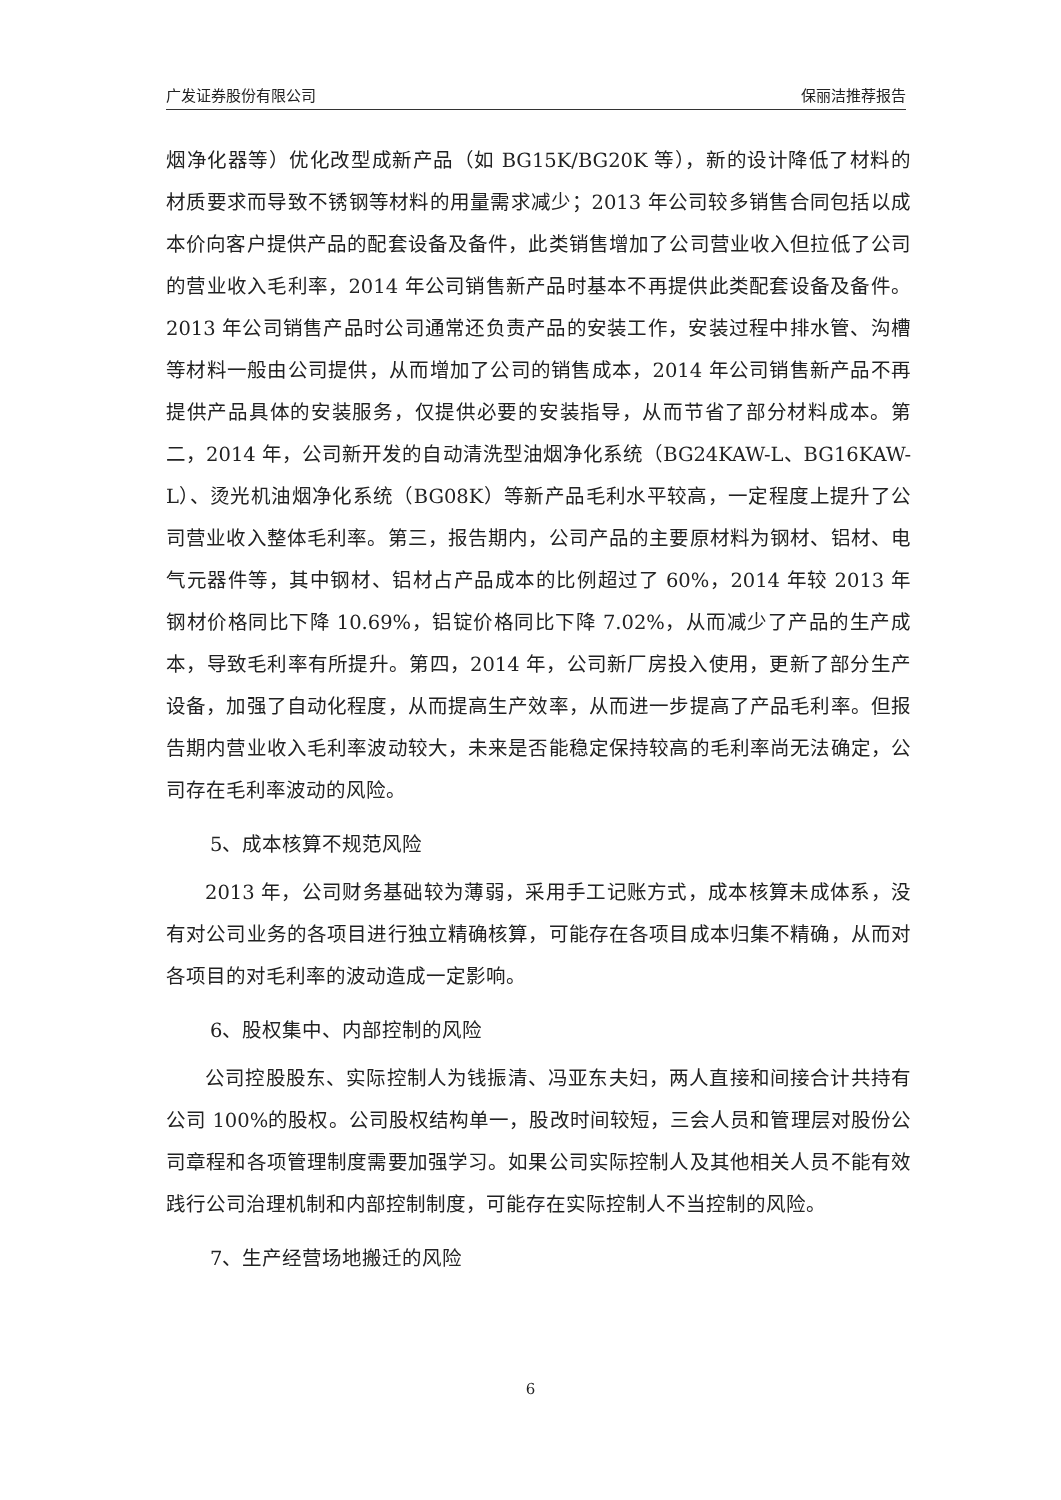广发证券股份有限公司 保丽洁推荐报告
烟净化器等）优化改型成新产品（如 BG15K/BG20K 等），新的设计降低了材料的材质要求而导致不锈钢等材料的用量需求减少；2013 年公司较多销售合同包括以成本价向客户提供产品的配套设备及备件，此类销售增加了公司营业收入但拉低了公司的营业收入毛利率，2014 年公司销售新产品时基本不再提供此类配套设备及备件。2013 年公司销售产品时公司通常还负责产品的安装工作，安装过程中排水管、沟槽等材料一般由公司提供，从而增加了公司的销售成本，2014 年公司销售新产品不再提供产品具体的安装服务，仅提供必要的安装指导，从而节省了部分材料成本。第二，2014 年，公司新开发的自动清洗型油烟净化系统（BG24KAW-L、BG16KAW-L）、烫光机油烟净化系统（BG08K）等新产品毛利水平较高，一定程度上提升了公司营业收入整体毛利率。第三，报告期内，公司产品的主要原材料为钢材、铝材、电气元器件等，其中钢材、铝材占产品成本的比例超过了 60%，2014 年较 2013 年钢材价格同比下降 10.69%，铝锭价格同比下降 7.02%，从而减少了产品的生产成本，导致毛利率有所提升。第四，2014 年，公司新厂房投入使用，更新了部分生产设备，加强了自动化程度，从而提高生产效率，从而进一步提高了产品毛利率。但报告期内营业收入毛利率波动较大，未来是否能稳定保持较高的毛利率尚无法确定，公司存在毛利率波动的风险。
5、成本核算不规范风险
2013 年，公司财务基础较为薄弱，采用手工记账方式，成本核算未成体系，没有对公司业务的各项目进行独立精确核算，可能存在各项目成本归集不精确，从而对各项目的对毛利率的波动造成一定影响。
6、股权集中、内部控制的风险
公司控股股东、实际控制人为钱振清、冯亚东夫妇，两人直接和间接合计共持有公司 100%的股权。公司股权结构单一，股改时间较短，三会人员和管理层对股份公司章程和各项管理制度需要加强学习。如果公司实际控制人及其他相关人员不能有效践行公司治理机制和内部控制制度，可能存在实际控制人不当控制的风险。
7、生产经营场地搬迁的风险
6